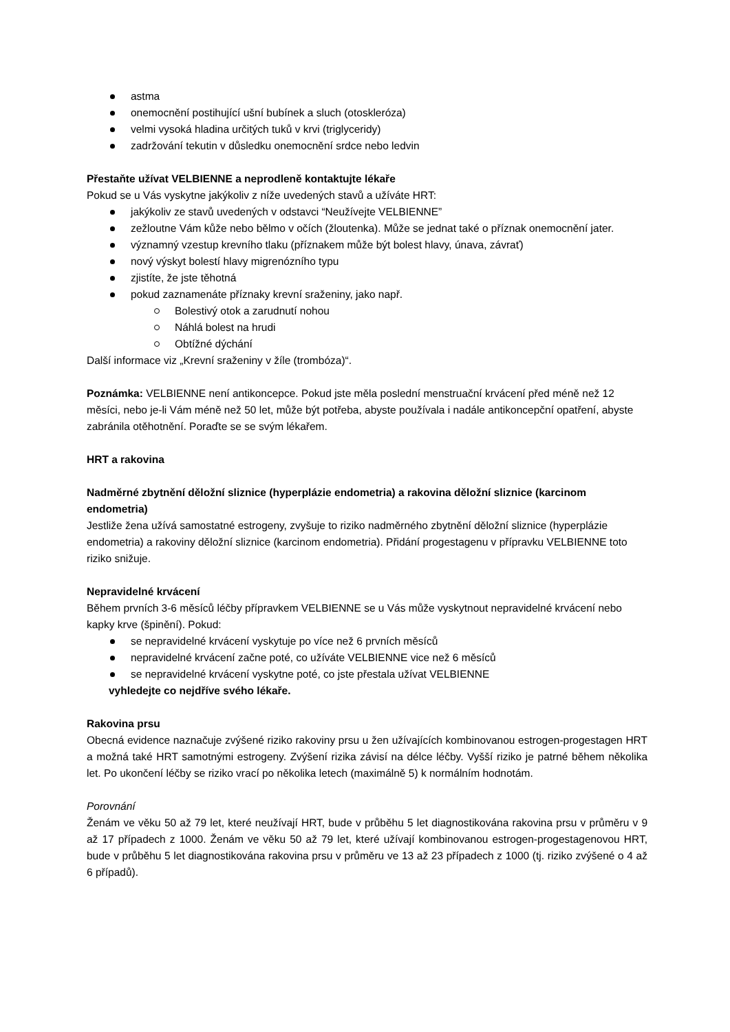astma
onemocnění postihující ušní bubínek a sluch (otoskleróza)
velmi vysoká hladina určitých tuků v krvi (triglyceridy)
zadržování tekutin v důsledku onemocnění srdce nebo ledvin
Přestaňte užívat VELBIENNE a neprodleně kontaktujte lékaře
Pokud se u Vás vyskytne jakýkoliv z níže uvedených stavů a užíváte HRT:
jakýkoliv ze stavů uvedených v odstavci “Neužívejte VELBIENNE”
zežloutne Vám kůže nebo bělmo v očích (žloutenka). Může se jednat také o příznak onemocnění jater.
významný vzestup krevního tlaku (příznakem může být bolest hlavy, únava, závrať)
nový výskyt bolestí hlavy migrenózního typu
zjistíte, že jste těhotná
pokud zaznamenáte příznaky krevní sraženiny, jako např.
Bolestivý otok a zarudnutí nohou
Náhlá bolest na hrudi
Obtížné dýchání
Další informace viz „Krevní sraženiny v žíle (trombóza)“.
Poznámka: VELBIENNE není antikoncepce. Pokud jste měla poslední menstruační krvácení před méně než 12 měsíci, nebo je-li Vám méně než 50 let, může být potřeba, abyste používala i nadále antikoncepční opatření, abyste zabránila otěhotnění. Poraďte se se svým lékařem.
HRT a rakovina
Nadměrné zbytnění děložní sliznice (hyperplázie endometria) a rakovina děložní sliznice (karcinom endometria)
Jestliže žena užívá samostatné estrogeny, zvyšuje to riziko nadměrného zbytnění děložní sliznice (hyperplázie endometria) a rakoviny děložní sliznice (karcinom endometria). Přidání progestagenu v přípravku VELBIENNE toto riziko snižuje.
Nepravidelné krvácení
Během prvních 3-6 měsíců léčby přípravkem VELBIENNE se u Vás může vyskytnout nepravidelné krvácení nebo kapky krve (špinění). Pokud:
se nepravidelné krvácení vyskytuje po více než 6 prvních měsíců
nepravidelné krvácení začne poté, co užíváte VELBIENNE vice než 6 měsíců
se nepravidelné krvácení vyskytne poté, co jste přestala užívat VELBIENNE
vyhledejte co nejdříve svého lékaře.
Rakovina prsu
Obecná evidence naznačuje zvýšené riziko rakoviny prsu u žen užívajících kombinovanou estrogen-progestagen HRT a možná také HRT samotnými estrogeny. Zvýšení rizika závisí na délce léčby. Vyšší riziko je patrné během několika let. Po ukončení léčby se riziko vrací po několika letech (maximálně 5) k normálním hodnotám.
Porovnání
Ženám ve věku 50 až 79 let, které neužívají HRT, bude v průběhu 5 let diagnostikována rakovina prsu v průměru v 9 až 17 případech z 1000. Ženám ve věku 50 až 79 let, které užívají kombinovanou estrogen-progestagenovou HRT, bude v průběhu 5 let diagnostikována rakovina prsu v průměru ve 13 až 23 případech z 1000 (tj. riziko zvýšené o 4 až 6 případů).